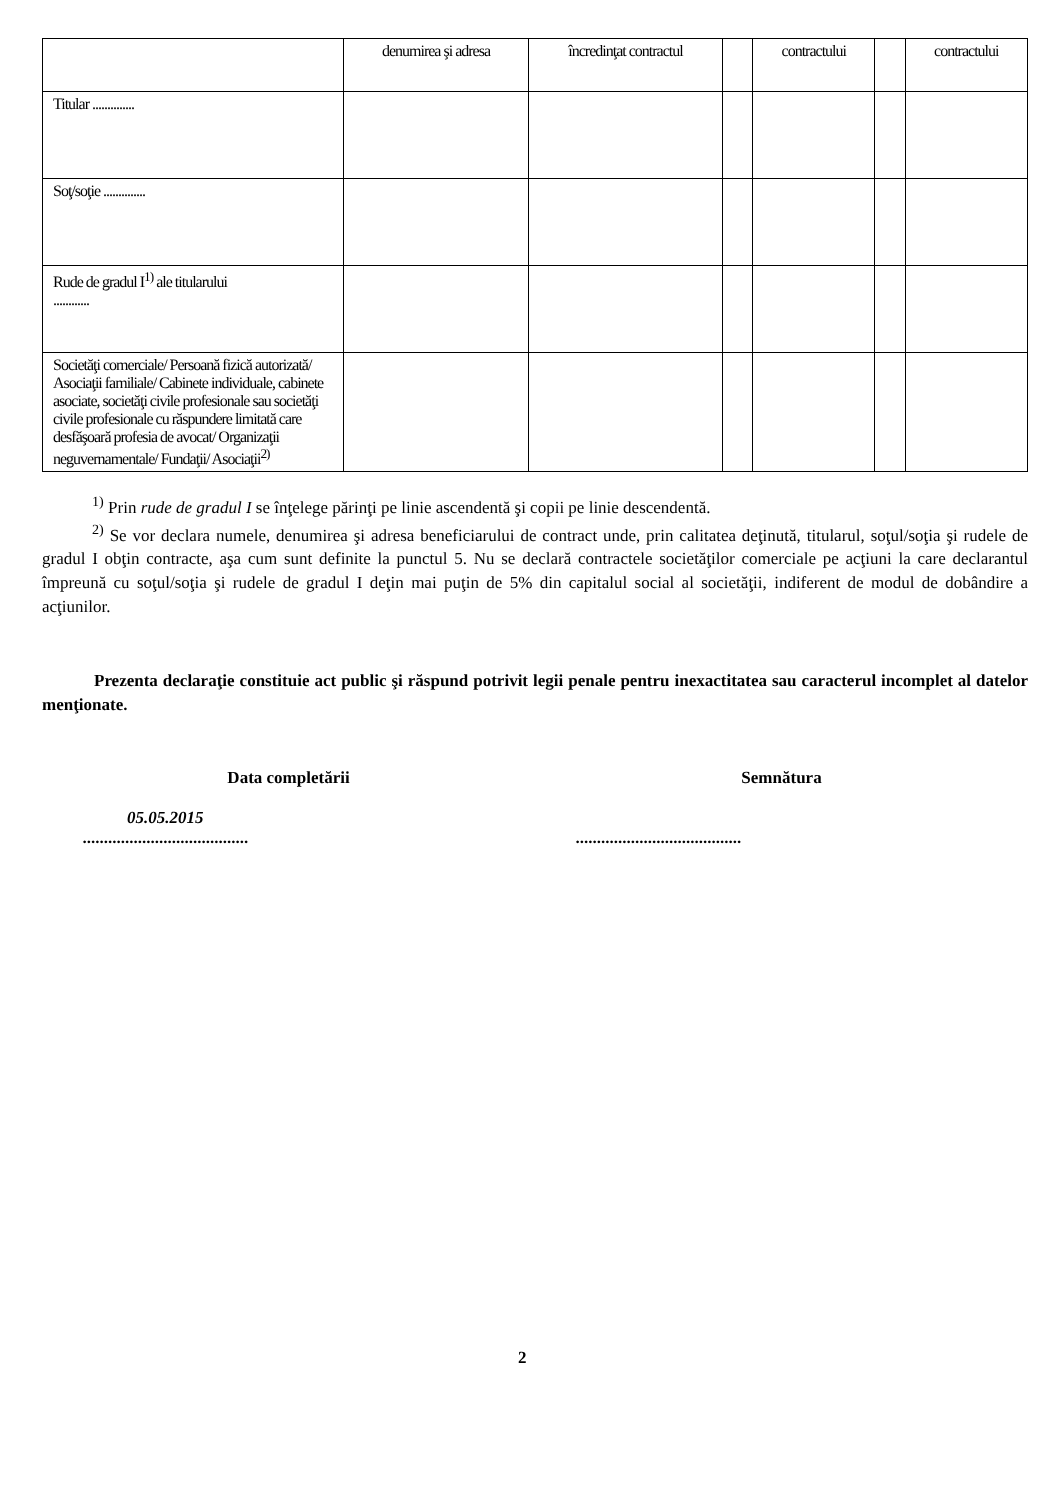| | denumirea şi adresa | încredinţat contractul | | contractului | | contractului |
| --- | --- | --- | --- | --- | --- | --- |
| Titular .............. | | | | | | |
| Soţ/soţie .............. | | | | | | |
| Rude de gradul I<sup>1)</sup> ale titularului ............ | | | | | | |
| Societăţi comerciale/ Persoană fizică autorizată/ Asociaţii familiale/ Cabinete individuale, cabinete asociate, societăţi civile profesionale sau societăţi civile profesionale cu răspundere limitată care desfăşoară profesia de avocat/ Organizaţii neguvernamentale/ Fundaţii/ Asociaţii<sup>2)</sup> | | | | | | |
<sup>1)</sup> Prin rude de gradul I se înţelege părinţi pe linie ascendentă şi copii pe linie descendentă.
<sup>2)</sup> Se vor declara numele, denumirea şi adresa beneficiarului de contract unde, prin calitatea deţinută, titularul, soţul/soţia şi rudele de gradul I obţin contracte, aşa cum sunt definite la punctul 5. Nu se declară contractele societăţilor comerciale pe acţiuni la care declarantul împreună cu soţul/soţia şi rudele de gradul I deţin mai puţin de 5% din capitalul social al societăţii, indiferent de modul de dobândire a acţiunilor.
Prezenta declaraţie constituie act public şi răspund potrivit legii penale pentru inexactitatea sau caracterul incomplet al datelor menţionate.
Data completării
05.05.2015
.......................................
Semnătura
.......................................
2